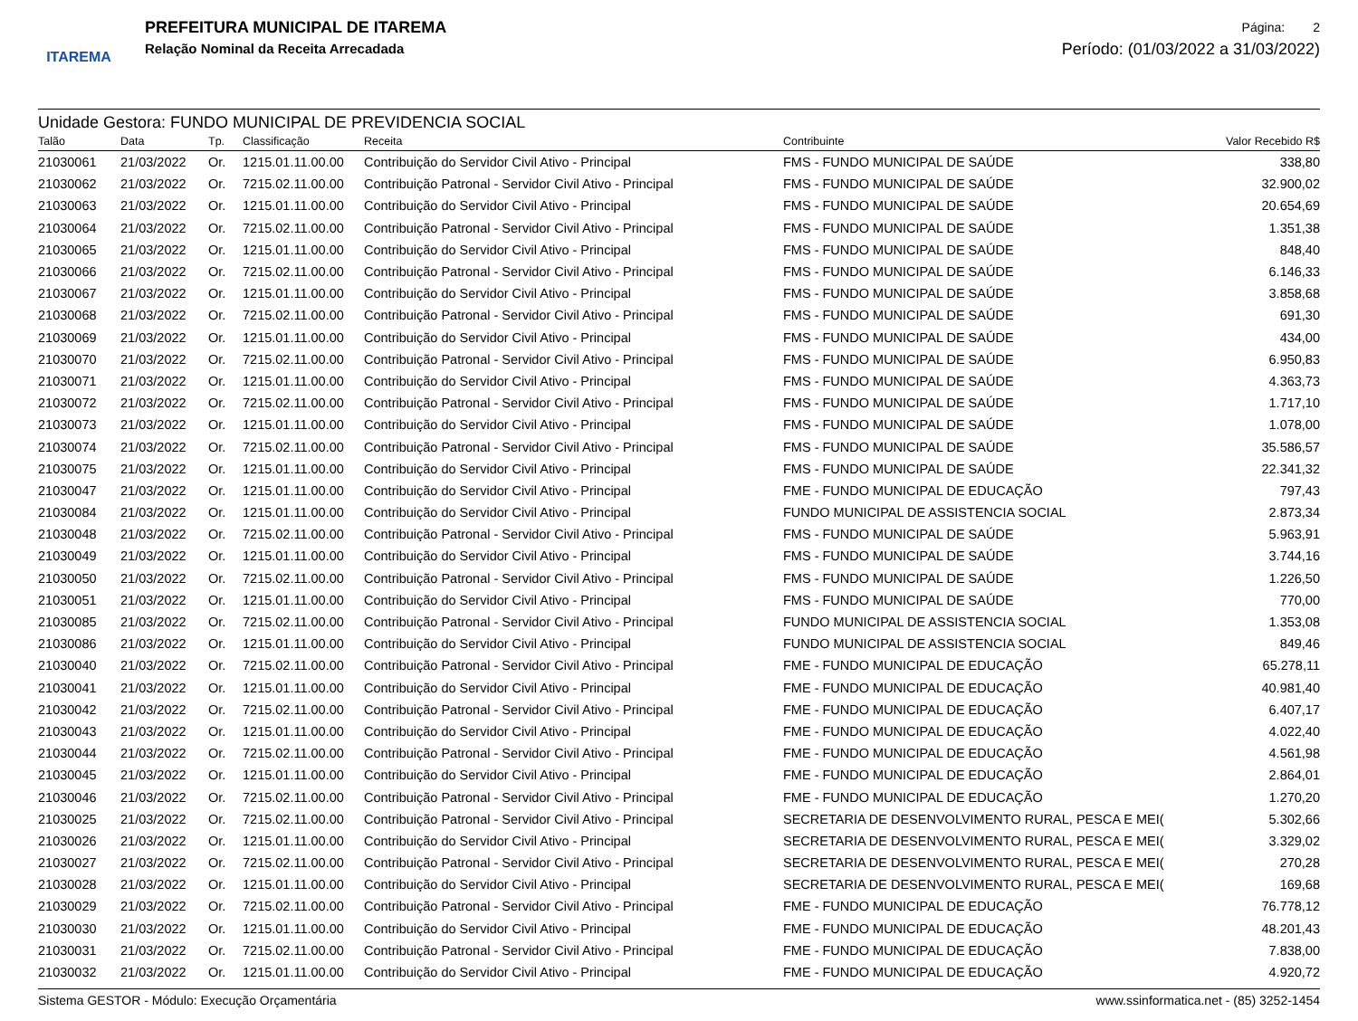ITAREMA
PREFEITURA MUNICIPAL DE ITAREMA
Relação Nominal da Receita Arrecadada
Página: 2
Período: (01/03/2022 a 31/03/2022)
Unidade Gestora: FUNDO MUNICIPAL DE PREVIDENCIA SOCIAL
| Talão | Data | Tp. | Classificação | Receita | Contribuinte | Valor Recebido R$ |
| --- | --- | --- | --- | --- | --- | --- |
| 21030061 | 21/03/2022 | Or. | 1215.01.11.00.00 | Contribuição do Servidor Civil Ativo - Principal | FMS - FUNDO MUNICIPAL DE SAÚDE | 338,80 |
| 21030062 | 21/03/2022 | Or. | 7215.02.11.00.00 | Contribuição Patronal - Servidor Civil Ativo - Principal | FMS - FUNDO MUNICIPAL DE SAÚDE | 32.900,02 |
| 21030063 | 21/03/2022 | Or. | 1215.01.11.00.00 | Contribuição do Servidor Civil Ativo - Principal | FMS - FUNDO MUNICIPAL DE SAÚDE | 20.654,69 |
| 21030064 | 21/03/2022 | Or. | 7215.02.11.00.00 | Contribuição Patronal - Servidor Civil Ativo - Principal | FMS - FUNDO MUNICIPAL DE SAÚDE | 1.351,38 |
| 21030065 | 21/03/2022 | Or. | 1215.01.11.00.00 | Contribuição do Servidor Civil Ativo - Principal | FMS - FUNDO MUNICIPAL DE SAÚDE | 848,40 |
| 21030066 | 21/03/2022 | Or. | 7215.02.11.00.00 | Contribuição Patronal - Servidor Civil Ativo - Principal | FMS - FUNDO MUNICIPAL DE SAÚDE | 6.146,33 |
| 21030067 | 21/03/2022 | Or. | 1215.01.11.00.00 | Contribuição do Servidor Civil Ativo - Principal | FMS - FUNDO MUNICIPAL DE SAÚDE | 3.858,68 |
| 21030068 | 21/03/2022 | Or. | 7215.02.11.00.00 | Contribuição Patronal - Servidor Civil Ativo - Principal | FMS - FUNDO MUNICIPAL DE SAÚDE | 691,30 |
| 21030069 | 21/03/2022 | Or. | 1215.01.11.00.00 | Contribuição do Servidor Civil Ativo - Principal | FMS - FUNDO MUNICIPAL DE SAÚDE | 434,00 |
| 21030070 | 21/03/2022 | Or. | 7215.02.11.00.00 | Contribuição Patronal - Servidor Civil Ativo - Principal | FMS - FUNDO MUNICIPAL DE SAÚDE | 6.950,83 |
| 21030071 | 21/03/2022 | Or. | 1215.01.11.00.00 | Contribuição do Servidor Civil Ativo - Principal | FMS - FUNDO MUNICIPAL DE SAÚDE | 4.363,73 |
| 21030072 | 21/03/2022 | Or. | 7215.02.11.00.00 | Contribuição Patronal - Servidor Civil Ativo - Principal | FMS - FUNDO MUNICIPAL DE SAÚDE | 1.717,10 |
| 21030073 | 21/03/2022 | Or. | 1215.01.11.00.00 | Contribuição do Servidor Civil Ativo - Principal | FMS - FUNDO MUNICIPAL DE SAÚDE | 1.078,00 |
| 21030074 | 21/03/2022 | Or. | 7215.02.11.00.00 | Contribuição Patronal - Servidor Civil Ativo - Principal | FMS - FUNDO MUNICIPAL DE SAÚDE | 35.586,57 |
| 21030075 | 21/03/2022 | Or. | 1215.01.11.00.00 | Contribuição do Servidor Civil Ativo - Principal | FMS - FUNDO MUNICIPAL DE SAÚDE | 22.341,32 |
| 21030047 | 21/03/2022 | Or. | 1215.01.11.00.00 | Contribuição do Servidor Civil Ativo - Principal | FME - FUNDO MUNICIPAL DE EDUCAÇÃO | 797,43 |
| 21030084 | 21/03/2022 | Or. | 1215.01.11.00.00 | Contribuição do Servidor Civil Ativo - Principal | FUNDO MUNICIPAL DE ASSISTENCIA SOCIAL | 2.873,34 |
| 21030048 | 21/03/2022 | Or. | 7215.02.11.00.00 | Contribuição Patronal - Servidor Civil Ativo - Principal | FMS - FUNDO MUNICIPAL DE SAÚDE | 5.963,91 |
| 21030049 | 21/03/2022 | Or. | 1215.01.11.00.00 | Contribuição do Servidor Civil Ativo - Principal | FMS - FUNDO MUNICIPAL DE SAÚDE | 3.744,16 |
| 21030050 | 21/03/2022 | Or. | 7215.02.11.00.00 | Contribuição Patronal - Servidor Civil Ativo - Principal | FMS - FUNDO MUNICIPAL DE SAÚDE | 1.226,50 |
| 21030051 | 21/03/2022 | Or. | 1215.01.11.00.00 | Contribuição do Servidor Civil Ativo - Principal | FMS - FUNDO MUNICIPAL DE SAÚDE | 770,00 |
| 21030085 | 21/03/2022 | Or. | 7215.02.11.00.00 | Contribuição Patronal - Servidor Civil Ativo - Principal | FUNDO MUNICIPAL DE ASSISTENCIA SOCIAL | 1.353,08 |
| 21030086 | 21/03/2022 | Or. | 1215.01.11.00.00 | Contribuição do Servidor Civil Ativo - Principal | FUNDO MUNICIPAL DE ASSISTENCIA SOCIAL | 849,46 |
| 21030040 | 21/03/2022 | Or. | 7215.02.11.00.00 | Contribuição Patronal - Servidor Civil Ativo - Principal | FME - FUNDO MUNICIPAL DE EDUCAÇÃO | 65.278,11 |
| 21030041 | 21/03/2022 | Or. | 1215.01.11.00.00 | Contribuição do Servidor Civil Ativo - Principal | FME - FUNDO MUNICIPAL DE EDUCAÇÃO | 40.981,40 |
| 21030042 | 21/03/2022 | Or. | 7215.02.11.00.00 | Contribuição Patronal - Servidor Civil Ativo - Principal | FME - FUNDO MUNICIPAL DE EDUCAÇÃO | 6.407,17 |
| 21030043 | 21/03/2022 | Or. | 1215.01.11.00.00 | Contribuição do Servidor Civil Ativo - Principal | FME - FUNDO MUNICIPAL DE EDUCAÇÃO | 4.022,40 |
| 21030044 | 21/03/2022 | Or. | 7215.02.11.00.00 | Contribuição Patronal - Servidor Civil Ativo - Principal | FME - FUNDO MUNICIPAL DE EDUCAÇÃO | 4.561,98 |
| 21030045 | 21/03/2022 | Or. | 1215.01.11.00.00 | Contribuição do Servidor Civil Ativo - Principal | FME - FUNDO MUNICIPAL DE EDUCAÇÃO | 2.864,01 |
| 21030046 | 21/03/2022 | Or. | 7215.02.11.00.00 | Contribuição Patronal - Servidor Civil Ativo - Principal | FME - FUNDO MUNICIPAL DE EDUCAÇÃO | 1.270,20 |
| 21030025 | 21/03/2022 | Or. | 7215.02.11.00.00 | Contribuição Patronal - Servidor Civil Ativo - Principal | SECRETARIA DE DESENVOLVIMENTO RURAL, PESCA E MEI( | 5.302,66 |
| 21030026 | 21/03/2022 | Or. | 1215.01.11.00.00 | Contribuição do Servidor Civil Ativo - Principal | SECRETARIA DE DESENVOLVIMENTO RURAL, PESCA E MEI( | 3.329,02 |
| 21030027 | 21/03/2022 | Or. | 7215.02.11.00.00 | Contribuição Patronal - Servidor Civil Ativo - Principal | SECRETARIA DE DESENVOLVIMENTO RURAL, PESCA E MEI( | 270,28 |
| 21030028 | 21/03/2022 | Or. | 1215.01.11.00.00 | Contribuição do Servidor Civil Ativo - Principal | SECRETARIA DE DESENVOLVIMENTO RURAL, PESCA E MEI( | 169,68 |
| 21030029 | 21/03/2022 | Or. | 7215.02.11.00.00 | Contribuição Patronal - Servidor Civil Ativo - Principal | FME - FUNDO MUNICIPAL DE EDUCAÇÃO | 76.778,12 |
| 21030030 | 21/03/2022 | Or. | 1215.01.11.00.00 | Contribuição do Servidor Civil Ativo - Principal | FME - FUNDO MUNICIPAL DE EDUCAÇÃO | 48.201,43 |
| 21030031 | 21/03/2022 | Or. | 7215.02.11.00.00 | Contribuição Patronal - Servidor Civil Ativo - Principal | FME - FUNDO MUNICIPAL DE EDUCAÇÃO | 7.838,00 |
| 21030032 | 21/03/2022 | Or. | 1215.01.11.00.00 | Contribuição do Servidor Civil Ativo - Principal | FME - FUNDO MUNICIPAL DE EDUCAÇÃO | 4.920,72 |
Sistema GESTOR - Módulo: Execução Orçamentária www.ssinformatica.net - (85) 3252-1454